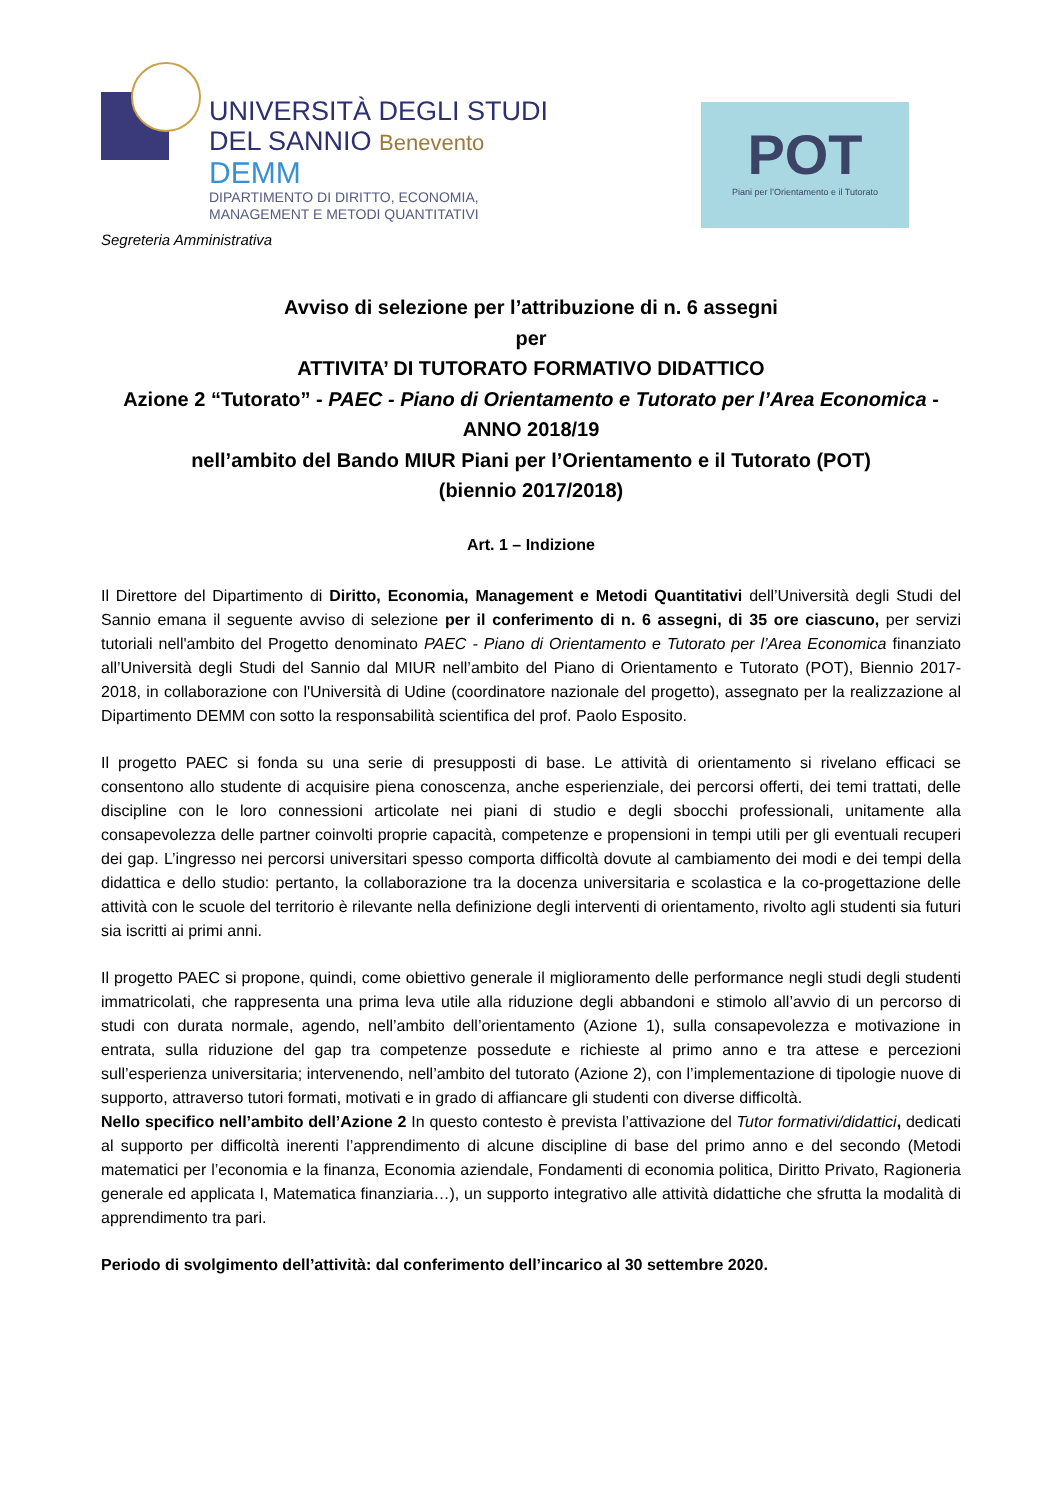UNIVERSITÀ DEGLI STUDI
DEL SANNIO Benevento
DEMM
DIPARTIMENTO DI DIRITTO, ECONOMIA,
MANAGEMENT E METODI QUANTITATIVI
POT
Piani per l’Orientamento e il Tutorato
Segreteria Amministrativa
Avviso di selezione per l’attribuzione di n. 6 assegni
per
ATTIVITA’ DI TUTORATO FORMATIVO DIDATTICO
Azione 2 “Tutorato” - PAEC - Piano di Orientamento e Tutorato per l’Area Economica - ANNO 2018/19
nell’ambito del Bando MIUR Piani per l’Orientamento e il Tutorato (POT)
(biennio 2017/2018)
Art. 1 – Indizione
Il Direttore del Dipartimento di Diritto, Economia, Management e Metodi Quantitativi dell’Università degli Studi del Sannio emana il seguente avviso di selezione per il conferimento di n. 6 assegni, di 35 ore ciascuno, per servizi tutoriali nell'ambito del Progetto denominato PAEC - Piano di Orientamento e Tutorato per l’Area Economica finanziato all’Università degli Studi del Sannio dal MIUR nell’ambito del Piano di Orientamento e Tutorato (POT), Biennio 2017-2018, in collaborazione con l'Università di Udine (coordinatore nazionale del progetto), assegnato per la realizzazione al Dipartimento DEMM con sotto la responsabilità scientifica del prof. Paolo Esposito.
Il progetto PAEC si fonda su una serie di presupposti di base. Le attività di orientamento si rivelano efficaci se consentono allo studente di acquisire piena conoscenza, anche esperienziale, dei percorsi offerti, dei temi trattati, delle discipline con le loro connessioni articolate nei piani di studio e degli sbocchi professionali, unitamente alla consapevolezza delle partner coinvolti proprie capacità, competenze e propensioni in tempi utili per gli eventuali recuperi dei gap. L’ingresso nei percorsi universitari spesso comporta difficoltà dovute al cambiamento dei modi e dei tempi della didattica e dello studio: pertanto, la collaborazione tra la docenza universitaria e scolastica e la co-progettazione delle attività con le scuole del territorio è rilevante nella definizione degli interventi di orientamento, rivolto agli studenti sia futuri sia iscritti ai primi anni.
Il progetto PAEC si propone, quindi, come obiettivo generale il miglioramento delle performance negli studi degli studenti immatricolati, che rappresenta una prima leva utile alla riduzione degli abbandoni e stimolo all’avvio di un percorso di studi con durata normale, agendo, nell’ambito dell’orientamento (Azione 1), sulla consapevolezza e motivazione in entrata, sulla riduzione del gap tra competenze possedute e richieste al primo anno e tra attese e percezioni sull’esperienza universitaria; intervenendo, nell’ambito del tutorato (Azione 2), con l’implementazione di tipologie nuove di supporto, attraverso tutori formati, motivati e in grado di affiancare gli studenti con diverse difficoltà.
Nello specifico nell’ambito dell’Azione 2 In questo contesto è prevista l’attivazione del Tutor formativi/didattici, dedicati al supporto per difficoltà inerenti l’apprendimento di alcune discipline di base del primo anno e del secondo (Metodi matematici per l’economia e la finanza, Economia aziendale, Fondamenti di economia politica, Diritto Privato, Ragioneria generale ed applicata I, Matematica finanziaria…), un supporto integrativo alle attività didattiche che sfrutta la modalità di apprendimento tra pari.
Periodo di svolgimento dell’attività: dal conferimento dell’incarico al 30 settembre 2020.